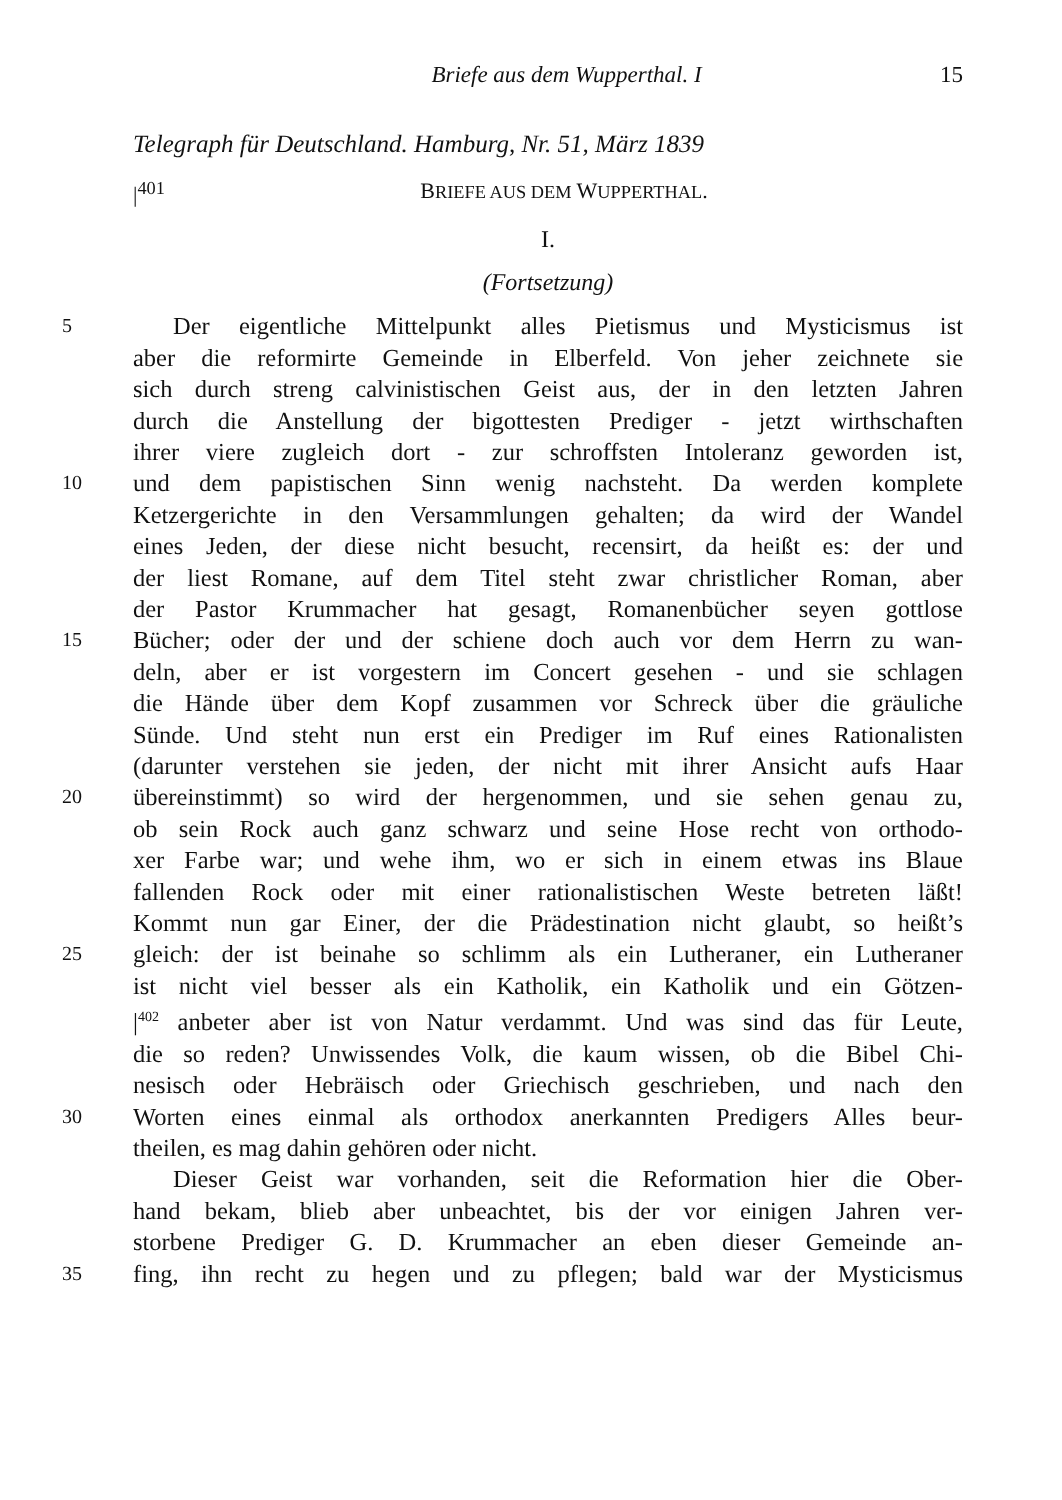Briefe aus dem Wupperthal. I 15
Telegraph für Deutschland. Hamburg, Nr. 51, März 1839
|<sup>401</sup> BRIEFE AUS DEM WUPPERTHAL.
I.
(Fortsetzung)
5 Der eigentliche Mittelpunkt alles Pietismus und Mysticismus ist
aber die reformirte Gemeinde in Elberfeld. Von jeher zeichnete sie
sich durch streng calvinistischen Geist aus, der in den letzten Jahren
durch die Anstellung der bigottesten Prediger - jetzt wirthschaften
ihrer viere zugleich dort - zur schroffsten Intoleranz geworden ist,
10 und dem papistischen Sinn wenig nachsteht. Da werden komplete
Ketzergerichte in den Versammlungen gehalten; da wird der Wandel
eines Jeden, der diese nicht besucht, recensirt, da heißt es: der und
der liest Romane, auf dem Titel steht zwar christlicher Roman, aber
der Pastor Krummacher hat gesagt, Romanenbücher seyen gottlose
15 Bücher; oder der und der schiene doch auch vor dem Herrn zu wan-
deln, aber er ist vorgestern im Concert gesehen - und sie schlagen
die Hände über dem Kopf zusammen vor Schreck über die gräuliche
Sünde. Und steht nun erst ein Prediger im Ruf eines Rationalisten
(darunter verstehen sie jeden, der nicht mit ihrer Ansicht aufs Haar
20 übereinstimmt) so wird der hergenommen, und sie sehen genau zu,
ob sein Rock auch ganz schwarz und seine Hose recht von orthodo-
xer Farbe war; und wehe ihm, wo er sich in einem etwas ins Blaue
fallenden Rock oder mit einer rationalistischen Weste betreten läßt!
Kommt nun gar Einer, der die Prädestination nicht glaubt, so heißt’s
25 gleich: der ist beinahe so schlimm als ein Lutheraner, ein Lutheraner
ist nicht viel besser als ein Katholik, ein Katholik und ein Götzen-
|<sup>402</sup> anbeter aber ist von Natur verdammt. Und was sind das für Leute,
die so reden? Unwissendes Volk, die kaum wissen, ob die Bibel Chi-
nesisch oder Hebräisch oder Griechisch geschrieben, und nach den
30 Worten eines einmal als orthodox anerkannten Predigers Alles beur-
theilen, es mag dahin gehören oder nicht.
Dieser Geist war vorhanden, seit die Reformation hier die Ober-
hand bekam, blieb aber unbeachtet, bis der vor einigen Jahren ver-
storbene Prediger G. D. Krummacher an eben dieser Gemeinde an-
35 fing, ihn recht zu hegen und zu pflegen; bald war der Mysticismus